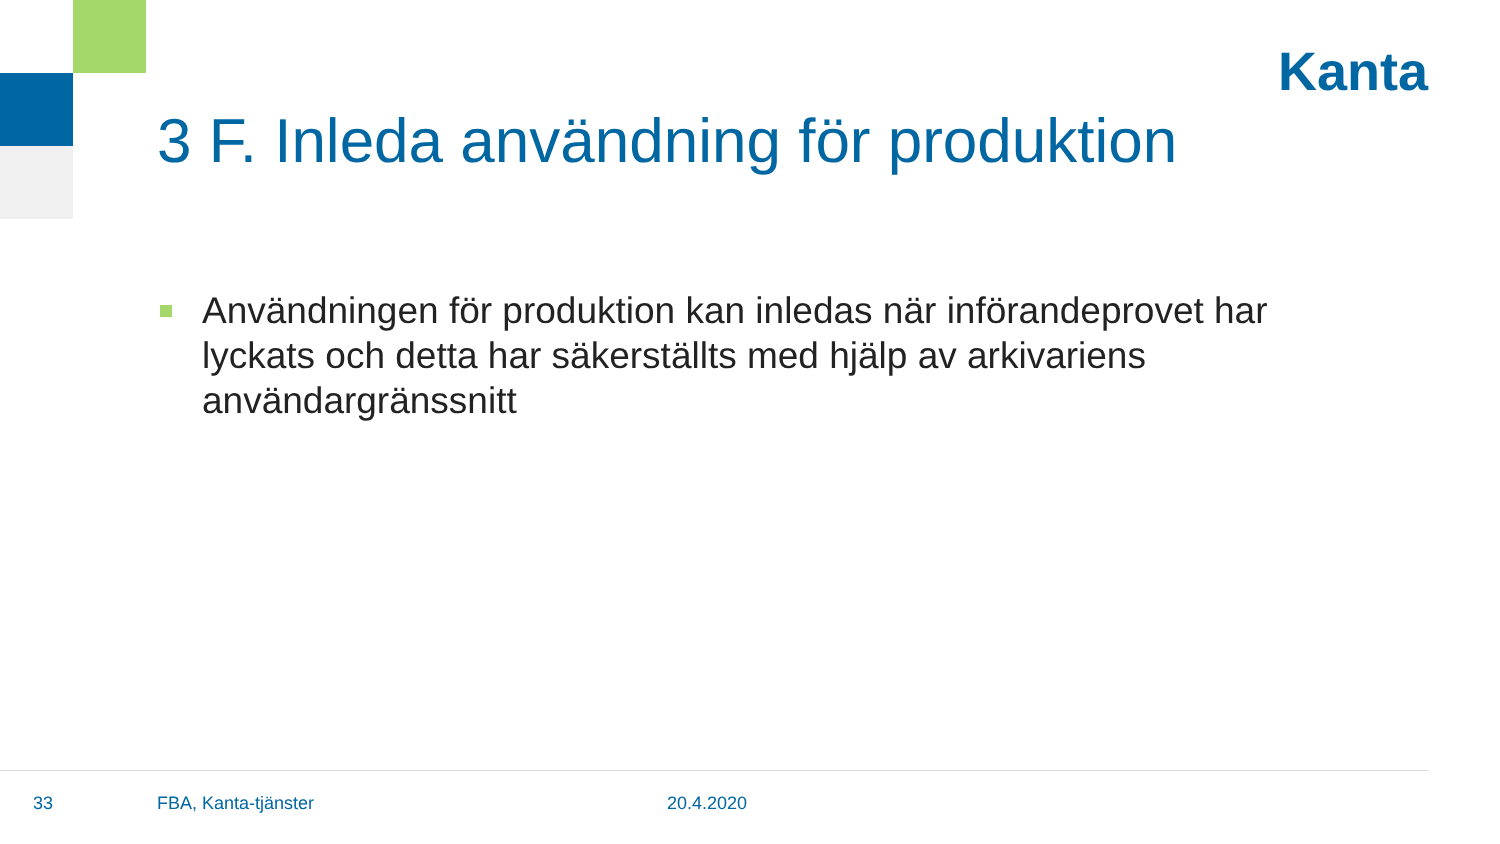Kanta
3 F. Inleda användning för produktion
Användningen för produktion kan inledas när införandeprovet har lyckats och detta har säkerställts med hjälp av arkivariens användargränssnitt
33 FBA, Kanta-tjänster 20.4.2020